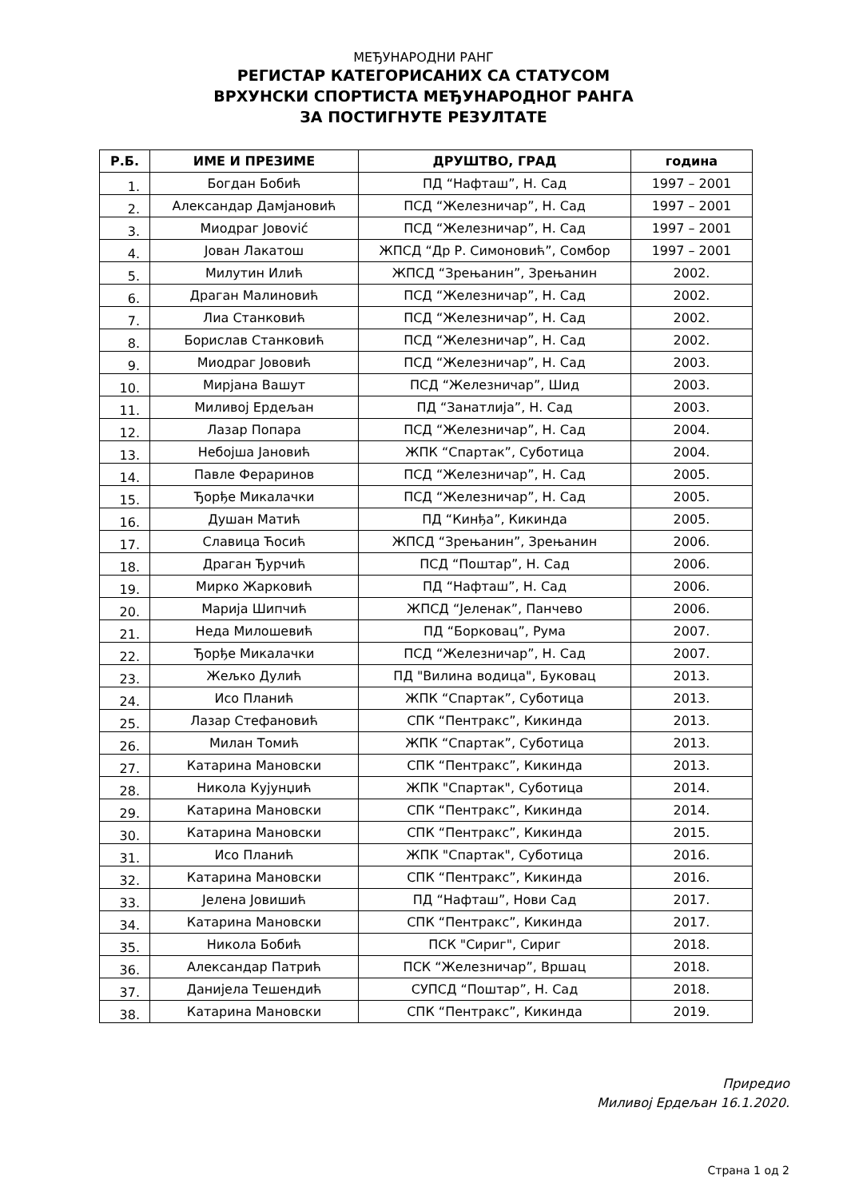МЕЂУНАРОДНИ РАНГ
РЕГИСТАР КАТЕГОРИСАНИХ СА СТАТУСОМ
ВРХУНСКИ СПОРТИСТА МЕЂУНАРОДНОГ РАНГА
ЗА ПОСТИГНУТЕ РЕЗУЛТАТЕ
| Р.Б. | ИМЕ И ПРЕЗИМЕ | ДРУШТВО, ГРАД | година |
| --- | --- | --- | --- |
| 1. | Богдан Бобић | ПД “Нафташ”, Н. Сад | 1997 – 2001 |
| 2. | Александар Дамјановић | ПСД “Железничар”, Н. Сад | 1997 – 2001 |
| 3. | Миодраг Јовović | ПСД “Железничар”, Н. Сад | 1997 – 2001 |
| 4. | Јован Лакатош | ЖПСД “Др Р. Симоновић”, Сомбор | 1997 – 2001 |
| 5. | Милутин Илић | ЖПСД “Зрењанин”, Зрењанин | 2002. |
| 6. | Драган Малиновић | ПСД “Железничар”, Н. Сад | 2002. |
| 7. | Лиа Станковић | ПСД “Железничар”, Н. Сад | 2002. |
| 8. | Борислав Станковић | ПСД “Железничар”, Н. Сад | 2002. |
| 9. | Миодраг Јововић | ПСД “Железничар”, Н. Сад | 2003. |
| 10. | Мирјана Вашут | ПСД “Железничар”, Шид | 2003. |
| 11. | Миливој Ердељан | ПД “Занатлија”, Н. Сад | 2003. |
| 12. | Лазар Попара | ПСД “Железничар”, Н. Сад | 2004. |
| 13. | Небојша Јановић | ЖПК “Спартак”, Суботица | 2004. |
| 14. | Павле Фераринов | ПСД “Железничар”, Н. Сад | 2005. |
| 15. | Ђорђе Микалачки | ПСД “Железничар”, Н. Сад | 2005. |
| 16. | Душан Матић | ПД “Кинђа”, Кикинда | 2005. |
| 17. | Славица Ћосић | ЖПСД “Зрењанин”, Зрењанин | 2006. |
| 18. | Драган Ђурчић | ПСД “Поштар”, Н. Сад | 2006. |
| 19. | Мирко Жарковић | ПД “Нафташ”, Н. Сад | 2006. |
| 20. | Марија Шипчић | ЖПСД “Јеленак”, Панчево | 2006. |
| 21. | Неда Милошевић | ПД “Борковац”, Рума | 2007. |
| 22. | Ђорђе Микалачки | ПСД “Железничар”, Н. Сад | 2007. |
| 23. | Жељко Дулић | ПД "Вилина водица", Буковац | 2013. |
| 24. | Исо Планић | ЖПК “Спартак”, Суботица | 2013. |
| 25. | Лазар Стефановић | СПК “Пентракс”, Кикинда | 2013. |
| 26. | Милан Томић | ЖПК “Спартак”, Суботица | 2013. |
| 27. | Катарина Мановски | СПК “Пентракс”, Кикинда | 2013. |
| 28. | Никола Кујунџић | ЖПК "Спартак", Суботица | 2014. |
| 29. | Катарина Мановски | СПК “Пентракс”, Кикинда | 2014. |
| 30. | Катарина Мановски | СПК “Пентракс”, Кикинда | 2015. |
| 31. | Исо Планић | ЖПК "Спартак", Суботица | 2016. |
| 32. | Катарина Мановски | СПК “Пентракс”, Кикинда | 2016. |
| 33. | Јелена Јовишић | ПД “Нафташ”, Нови Сад | 2017. |
| 34. | Катарина Мановски | СПК “Пентракс”, Кикинда | 2017. |
| 35. | Никола Бобић | ПСК "Сириг", Сириг | 2018. |
| 36. | Александар Патрић | ПСК “Железничар”, Вршац | 2018. |
| 37. | Данијела Тешендић | СУПСД “Поштар”, Н. Сад | 2018. |
| 38. | Катарина Мановски | СПК “Пентракс”, Кикинда | 2019. |
Приредио
Миливој Ердељан 16.1.2020.
Страна 1 од 2